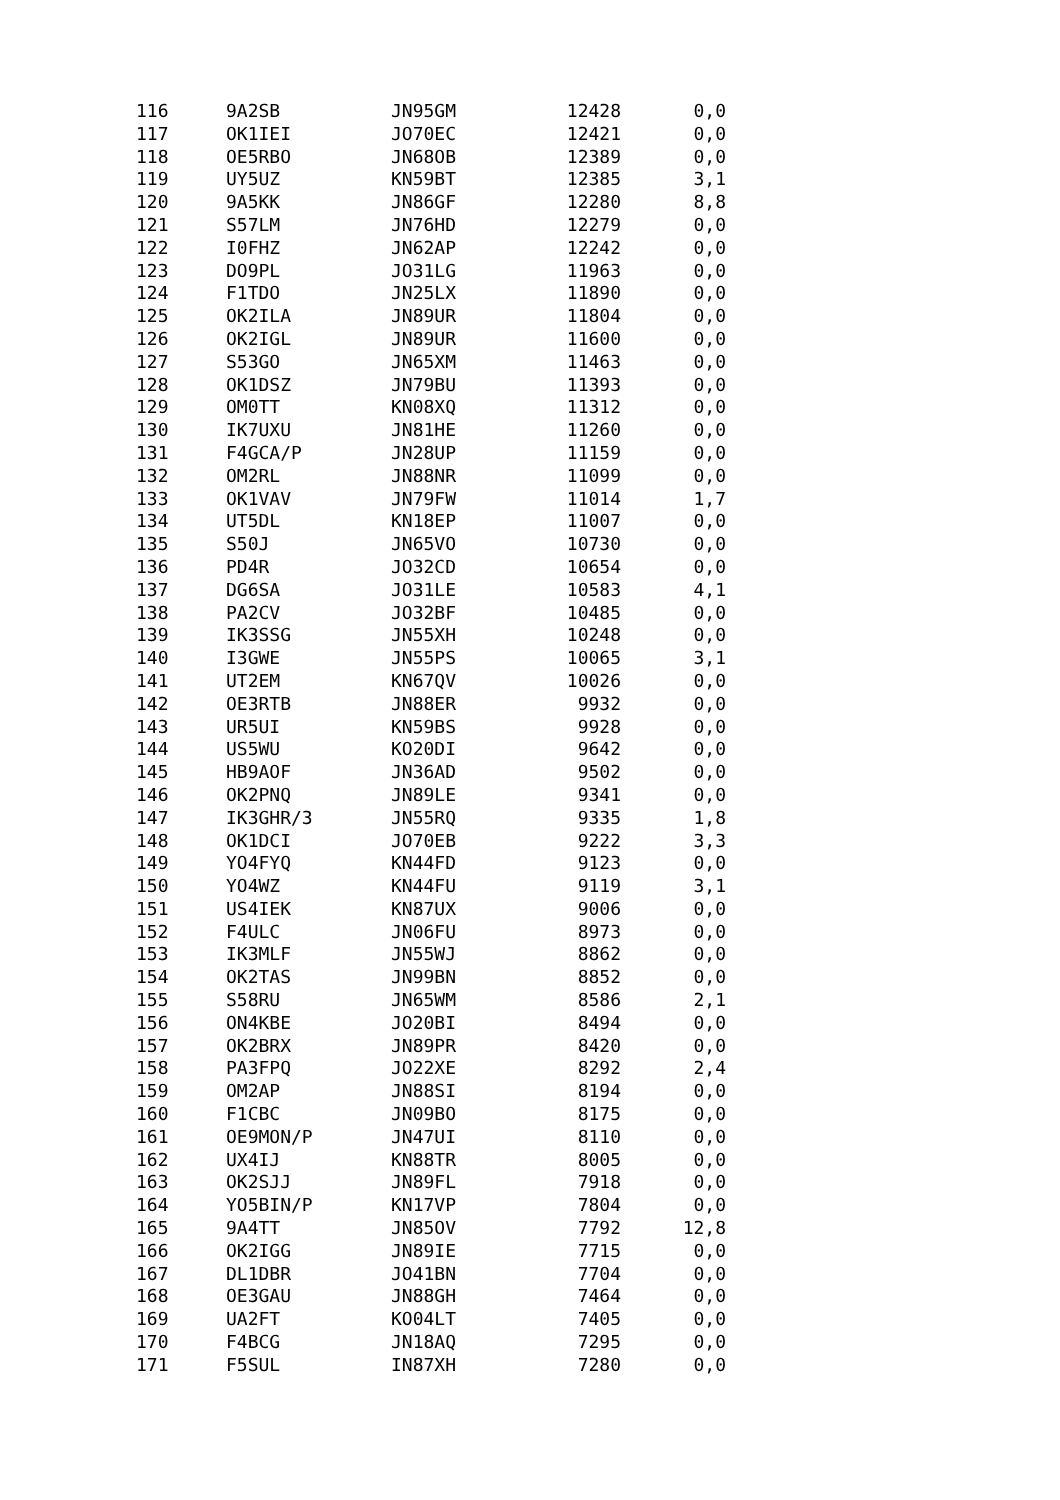| 116 | 9A2SB | JN95GM | 12428 | 0,0 |
| 117 | OK1IEI | JO70EC | 12421 | 0,0 |
| 118 | OE5RBO | JN68OB | 12389 | 0,0 |
| 119 | UY5UZ | KN59BT | 12385 | 3,1 |
| 120 | 9A5KK | JN86GF | 12280 | 8,8 |
| 121 | S57LM | JN76HD | 12279 | 0,0 |
| 122 | I0FHZ | JN62AP | 12242 | 0,0 |
| 123 | DO9PL | JO31LG | 11963 | 0,0 |
| 124 | F1TDO | JN25LX | 11890 | 0,0 |
| 125 | OK2ILA | JN89UR | 11804 | 0,0 |
| 126 | OK2IGL | JN89UR | 11600 | 0,0 |
| 127 | S53GO | JN65XM | 11463 | 0,0 |
| 128 | OK1DSZ | JN79BU | 11393 | 0,0 |
| 129 | OM0TT | KN08XQ | 11312 | 0,0 |
| 130 | IK7UXU | JN81HE | 11260 | 0,0 |
| 131 | F4GCA/P | JN28UP | 11159 | 0,0 |
| 132 | OM2RL | JN88NR | 11099 | 0,0 |
| 133 | OK1VAV | JN79FW | 11014 | 1,7 |
| 134 | UT5DL | KN18EP | 11007 | 0,0 |
| 135 | S50J | JN65VO | 10730 | 0,0 |
| 136 | PD4R | JO32CD | 10654 | 0,0 |
| 137 | DG6SA | JO31LE | 10583 | 4,1 |
| 138 | PA2CV | JO32BF | 10485 | 0,0 |
| 139 | IK3SSG | JN55XH | 10248 | 0,0 |
| 140 | I3GWE | JN55PS | 10065 | 3,1 |
| 141 | UT2EM | KN67QV | 10026 | 0,0 |
| 142 | OE3RTB | JN88ER | 9932 | 0,0 |
| 143 | UR5UI | KN59BS | 9928 | 0,0 |
| 144 | US5WU | KO20DI | 9642 | 0,0 |
| 145 | HB9AOF | JN36AD | 9502 | 0,0 |
| 146 | OK2PNQ | JN89LE | 9341 | 0,0 |
| 147 | IK3GHR/3 | JN55RQ | 9335 | 1,8 |
| 148 | OK1DCI | JO70EB | 9222 | 3,3 |
| 149 | YO4FYQ | KN44FD | 9123 | 0,0 |
| 150 | YO4WZ | KN44FU | 9119 | 3,1 |
| 151 | US4IEK | KN87UX | 9006 | 0,0 |
| 152 | F4ULC | JN06FU | 8973 | 0,0 |
| 153 | IK3MLF | JN55WJ | 8862 | 0,0 |
| 154 | OK2TAS | JN99BN | 8852 | 0,0 |
| 155 | S58RU | JN65WM | 8586 | 2,1 |
| 156 | ON4KBE | JO20BI | 8494 | 0,0 |
| 157 | OK2BRX | JN89PR | 8420 | 0,0 |
| 158 | PA3FPQ | JO22XE | 8292 | 2,4 |
| 159 | OM2AP | JN88SI | 8194 | 0,0 |
| 160 | F1CBC | JN09BO | 8175 | 0,0 |
| 161 | OE9MON/P | JN47UI | 8110 | 0,0 |
| 162 | UX4IJ | KN88TR | 8005 | 0,0 |
| 163 | OK2SJJ | JN89FL | 7918 | 0,0 |
| 164 | YO5BIN/P | KN17VP | 7804 | 0,0 |
| 165 | 9A4TT | JN85OV | 7792 | 12,8 |
| 166 | OK2IGG | JN89IE | 7715 | 0,0 |
| 167 | DL1DBR | JO41BN | 7704 | 0,0 |
| 168 | OE3GAU | JN88GH | 7464 | 0,0 |
| 169 | UA2FT | KO04LT | 7405 | 0,0 |
| 170 | F4BCG | JN18AQ | 7295 | 0,0 |
| 171 | F5SUL | IN87XH | 7280 | 0,0 |